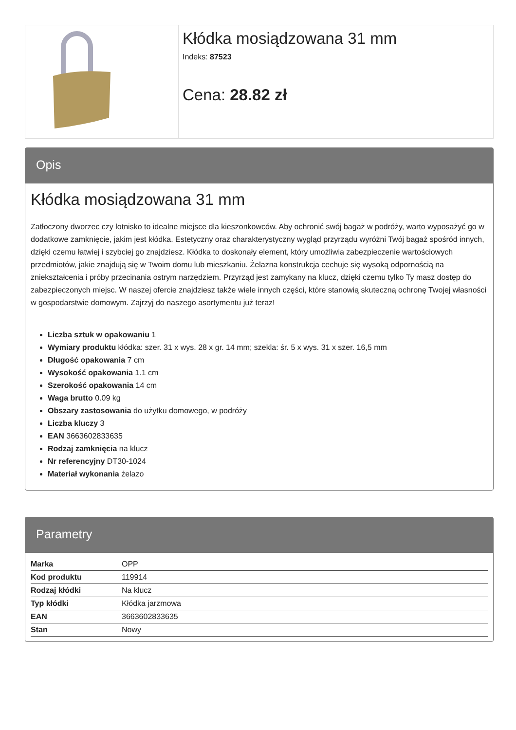Kłódka mosiądzowana 31 mm
Indeks: 87523
Cena: 28.82 zł
Opis
Kłódka mosiądzowana 31 mm
Zatłoczony dworzec czy lotnisko to idealne miejsce dla kieszonkowców. Aby ochronić swój bagaż w podróży, warto wyposażyć go w dodatkowe zamknięcie, jakim jest kłódka. Estetyczny oraz charakterystyczny wygląd przyrządu wyróżni Twój bagaż spośród innych, dzięki czemu łatwiej i szybciej go znajdziesz. Kłódka to doskonały element, który umożliwia zabezpieczenie wartościowych przedmiotów, jakie znajdują się w Twoim domu lub mieszkaniu. Żelazna konstrukcja cechuje się wysoką odpornością na zniekształcenia i próby przecinania ostrym narzędziem. Przyrząd jest zamykany na klucz, dzięki czemu tylko Ty masz dostęp do zabezpieczonych miejsc. W naszej ofercie znajdziesz także wiele innych części, które stanowią skuteczną ochronę Twojej własności w gospodarstwie domowym. Zajrzyj do naszego asortymentu już teraz!
Liczba sztuk w opakowaniu 1
Wymiary produktu kłódka: szer. 31 x wys. 28 x gr. 14 mm; szekla: śr. 5 x wys. 31 x szer. 16,5 mm
Długość opakowania 7 cm
Wysokość opakowania 1.1 cm
Szerokość opakowania 14 cm
Waga brutto 0.09 kg
Obszary zastosowania do użytku domowego, w podróży
Liczba kluczy 3
EAN 3663602833635
Rodzaj zamknięcia na klucz
Nr referencyjny DT30-1024
Materiał wykonania żelazo
Parametry
| Marka | OPP |
| Kod produktu | 119914 |
| Rodzaj kłódki | Na klucz |
| Typ kłódki | Kłódka jarzmowa |
| EAN | 3663602833635 |
| Stan | Nowy |